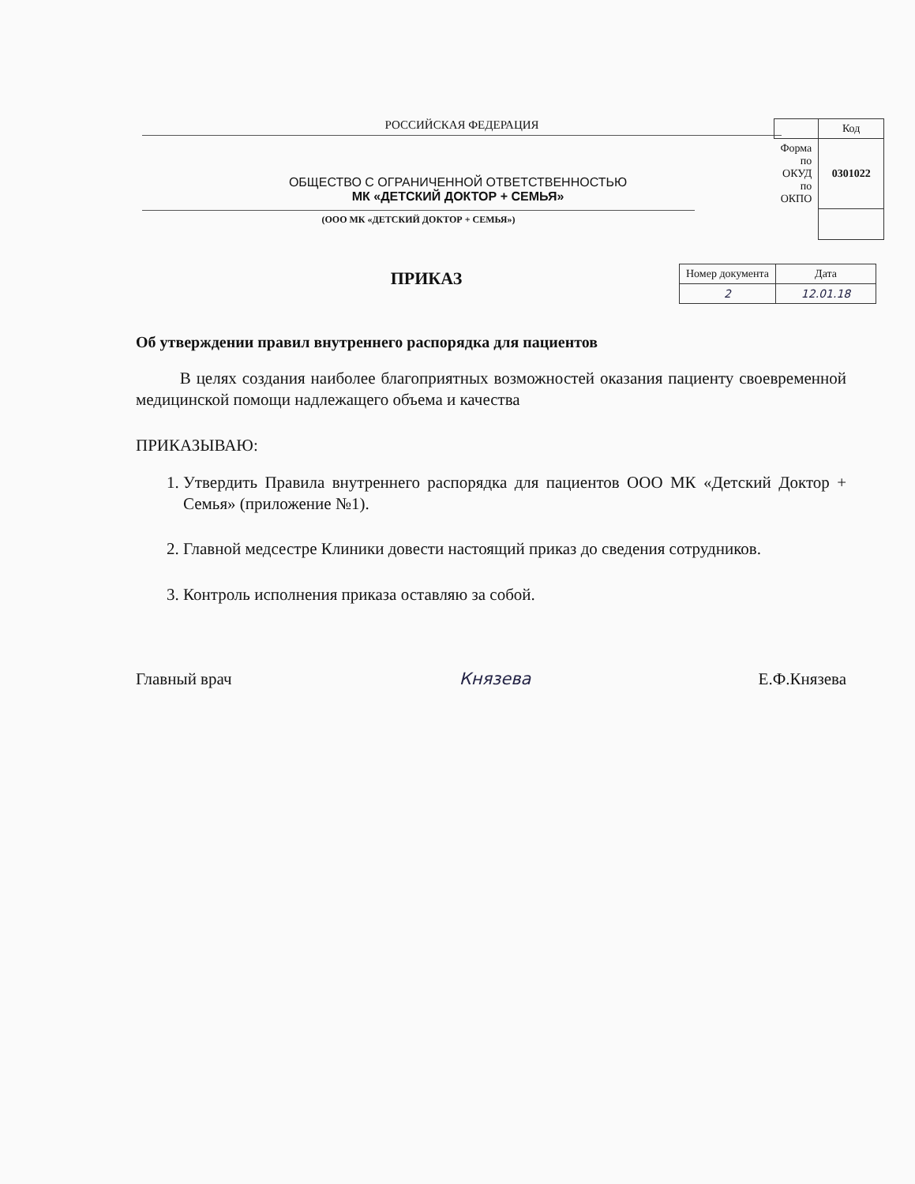РОССИЙСКАЯ ФЕДЕРАЦИЯ
ОБЩЕСТВО С ОГРАНИЧЕННОЙ ОТВЕТСТВЕННОСТЬЮ
МК «ДЕТСКИЙ ДОКТОР + СЕМЬЯ»
(ООО МК «ДЕТСКИЙ ДОКТОР + СЕМЬЯ»)
| | Код |
| Форма по ОКУД по ОКПО | 0301022 |
| Номер документа | Дата |
| 2 | 12.01.18 |
ПРИКАЗ
Об утверждении правил внутреннего распорядка для пациентов
В целях создания наиболее благоприятных возможностей оказания пациенту своевременной медицинской помощи надлежащего объема и качества
ПРИКАЗЫВАЮ:
1. Утвердить Правила внутреннего распорядка для пациентов ООО МК «Детский Доктор + Семья» (приложение №1).
2. Главной медсестре Клиники довести настоящий приказ до сведения сотрудников.
3. Контроль исполнения приказа оставляю за собой.
Главный врач Князева Е.Ф.Князева